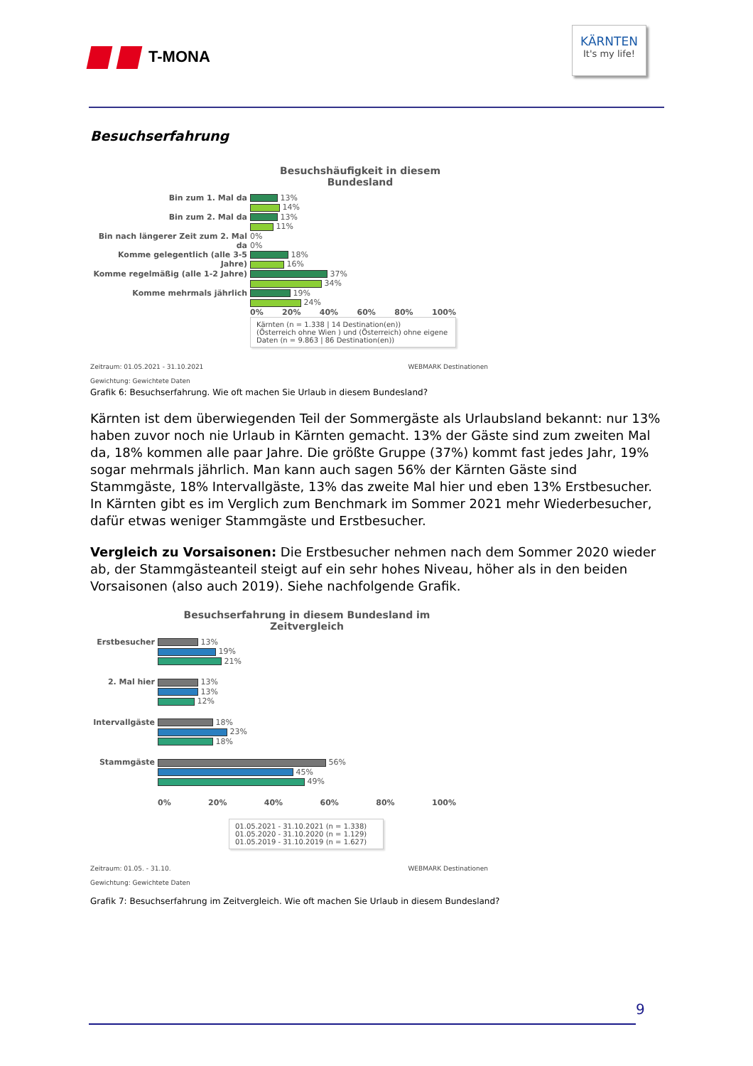T-MONA
KÄRNTEN
It's my life!
Besuchserfahrung
Besuchshäufigkeit in diesem
Bundesland
Bin zum 1. Mal da
13%
14%
Bin zum 2. Mal da
13%
11%
Bin nach längerer Zeit zum 2. Mal da
0%
0%
Komme gelegentlich (alle 3-5 Jahre)
18%
16%
Komme regelmäßig (alle 1-2 Jahre)
37%
34%
Komme mehrmals jährlich
19%
24%
0% 20% 40% 60% 80% 100%
Kärnten (n = 1.338 | 14 Destination(en))
(Österreich ohne Wien ) und (Österreich) ohne eigene Daten (n = 9.863 | 86 Destination(en))
Zeitraum: 01.05.2021 - 31.10.2021 WEBMARK Destinationen
Gewichtung: Gewichtete Daten
Grafik 6: Besuchserfahrung. Wie oft machen Sie Urlaub in diesem Bundesland?
Kärnten ist dem überwiegenden Teil der Sommergäste als Urlaubsland bekannt: nur 13% haben zuvor noch nie Urlaub in Kärnten gemacht. 13% der Gäste sind zum zweiten Mal da, 18% kom­men alle paar Jahre. Die größte Gruppe (37%) kommt fast jedes Jahr, 19% sogar mehrmals jähr­lich. Man kann auch sagen 56% der Kärnten Gäste sind Stammgäste, 18% Intervallgäste, 13% das zweite Mal hier und eben 13% Erstbesucher. In Kärnten gibt es im Verglich zum Benchmark im Sommer 2021 mehr Wiederbesucher, dafür etwas weniger Stammgäste und Erstbesucher.
Vergleich zu Vorsaisonen: Die Erstbesucher nehmen nach dem Sommer 2020 wieder ab, der Stammgästeanteil steigt auf ein sehr hohes Niveau, höher als in den beiden Vorsaisonen (also auch 2019). Siehe nachfolgende Grafik.
Besuchserfahrung in diesem Bundesland im
Zeitvergleich
Erstbesucher
13%
19%
21%
2. Mal hier
13%
13%
12%
Intervallgäste
18%
23%
18%
Stammgäste
56%
45%
49%
0% 20% 40% 60% 80% 100%
01.05.2021 - 31.10.2021 (n = 1.338)
01.05.2020 - 31.10.2020 (n = 1.129)
01.05.2019 - 31.10.2019 (n = 1.627)
Zeitraum: 01.05. - 31.10. WEBMARK Destinationen
Gewichtung: Gewichtete Daten
Grafik 7: Besuchserfahrung im Zeitvergleich. Wie oft machen Sie Urlaub in diesem Bundesland?
9